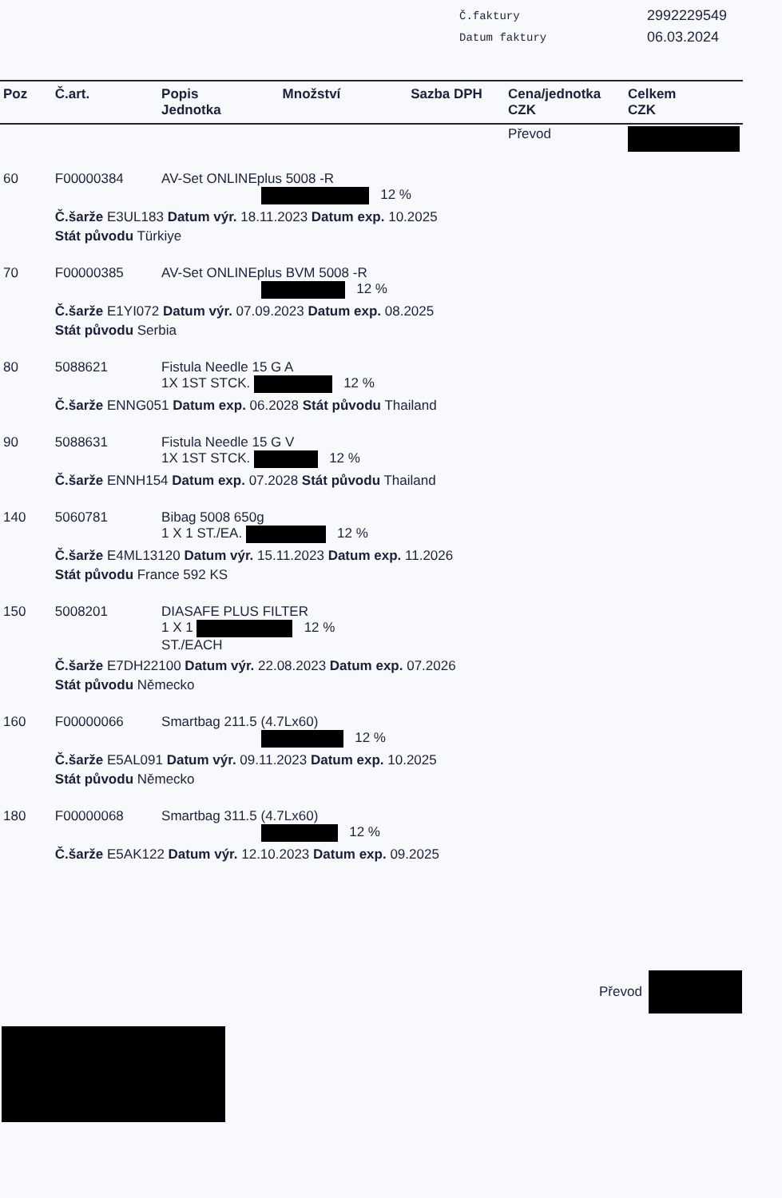Č.faktury 2992229549
Datum faktury 06.03.2024
| Poz | Č.art. | Popis Jednotka | Množství | Sazba DPH | Cena/jednotka CZK | Celkem CZK |
| --- | --- | --- | --- | --- | --- | --- |
| | | | | | Převod | |
| 60 | F00000384 | AV-Set ONLINEplus 5008 -R 12 % | | | | |
| | Č.šarže E3UL183 Datum výr. 18.11.2023 Datum exp. 10.2025 Stát původu Türkiye | | | | | |
| 70 | F00000385 | AV-Set ONLINEplus BVM 5008 -R 12 % | | | | |
| | Č.šarže E1YI072 Datum výr. 07.09.2023 Datum exp. 08.2025 Stát původu Serbia | | | | | |
| 80 | 5088621 | Fistula Needle 15 G A 1X 1ST STCK. 12 % | | | | |
| | Č.šarže ENNG051 Datum exp. 06.2028 Stát původu Thailand | | | | | |
| 90 | 5088631 | Fistula Needle 15 G V 1X 1ST STCK. 12 % | | | | |
| | Č.šarže ENNH154 Datum exp. 07.2028 Stát původu Thailand | | | | | |
| 140 | 5060781 | Bibag 5008 650g 1 X 1 ST./EA. 12 % | | | | |
| | Č.šarže E4ML13120 Datum výr. 15.11.2023 Datum exp. 11.2026 Stát původu France 592 KS | | | | | |
| 150 | 5008201 | DIASAFE PLUS FILTER 1 X 1 12 % ST./EACH | | | | |
| | Č.šarže E7DH22100 Datum výr. 22.08.2023 Datum exp. 07.2026 Stát původu Německo | | | | | |
| 160 | F00000066 | Smartbag 211.5 (4.7Lx60) 12 % | | | | |
| | Č.šarže E5AL091 Datum výr. 09.11.2023 Datum exp. 10.2025 Stát původu Německo | | | | | |
| 180 | F00000068 | Smartbag 311.5 (4.7Lx60) 12 % | | | | |
| | Č.šarže E5AK122 Datum výr. 12.10.2023 Datum exp. 09.2025 | | | | | |
Převod